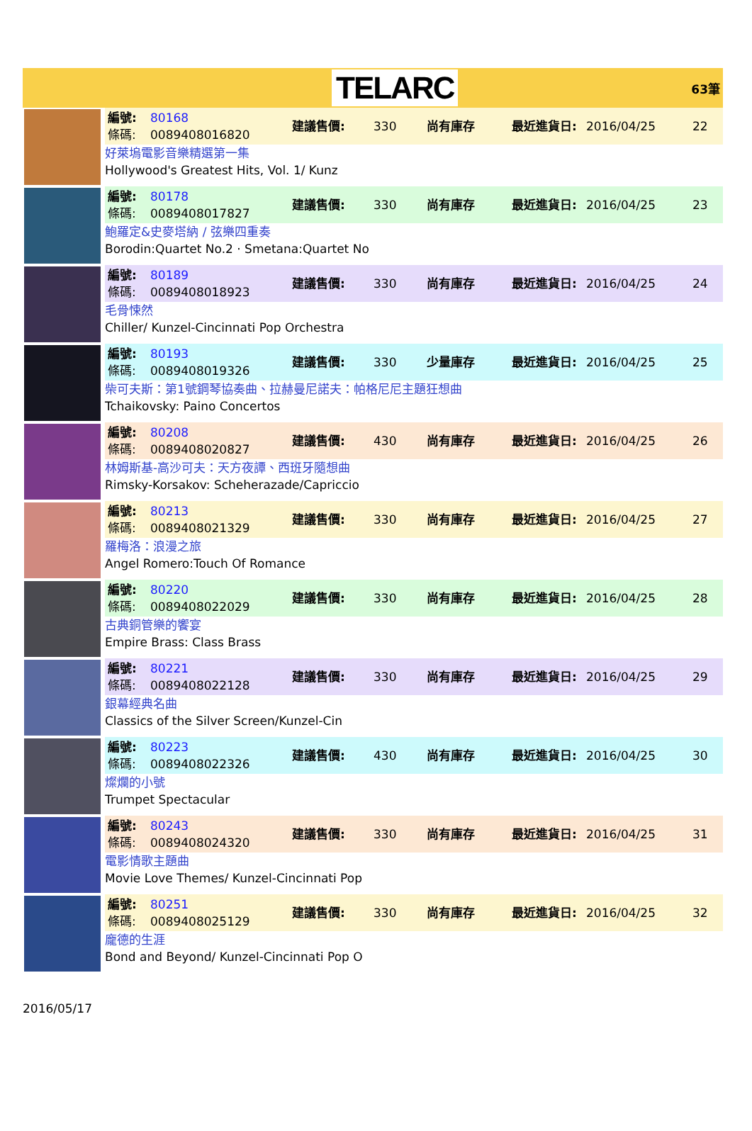TELARC
63筆
編號:
條碼:
80168
0089408016820
建議售價:
330
尚有庫存
最近進貨日:
2016/04/25
22
好萊塢電影音樂精選第一集
Hollywood's Greatest Hits, Vol. 1/ Kunz
編號:
條碼:
80178
0089408017827
建議售價:
330
尚有庫存
最近進貨日:
2016/04/25
23
鮑羅定&史麥塔納 / 弦樂四重奏
Borodin:Quartet No.2 · Smetana:Quartet No
編號:
條碼:
80189
0089408018923
建議售價:
330
尚有庫存
最近進貨日:
2016/04/25
24
毛骨悚然
Chiller/ Kunzel-Cincinnati Pop Orchestra
編號:
條碼:
80193
0089408019326
建議售價:
330
少量庫存
最近進貨日:
2016/04/25
25
柴可夫斯：第1號鋼琴協奏曲、拉赫曼尼諾夫：帕格尼尼主題狂想曲
Tchaikovsky: Paino Concertos
編號:
條碼:
80208
0089408020827
建議售價:
430
尚有庫存
最近進貨日:
2016/04/25
26
林姆斯基-高沙可夫：天方夜譚、西班牙隨想曲
Rimsky-Korsakov: Scheherazade/Capriccio
編號:
條碼:
80213
0089408021329
建議售價:
330
尚有庫存
最近進貨日:
2016/04/25
27
羅梅洛：浪漫之旅
Angel Romero:Touch Of Romance
編號:
條碼:
80220
0089408022029
建議售價:
330
尚有庫存
最近進貨日:
2016/04/25
28
古典銅管樂的饗宴
Empire Brass: Class Brass
編號:
條碼:
80221
0089408022128
建議售價:
330
尚有庫存
最近進貨日:
2016/04/25
29
銀幕經典名曲
Classics of the Silver Screen/Kunzel-Cin
編號:
條碼:
80223
0089408022326
建議售價:
430
尚有庫存
最近進貨日:
2016/04/25
30
燦爛的小號
Trumpet Spectacular
編號:
條碼:
80243
0089408024320
建議售價:
330
尚有庫存
最近進貨日:
2016/04/25
31
電影情歌主題曲
Movie Love Themes/ Kunzel-Cincinnati Pop
編號:
條碼:
80251
0089408025129
建議售價:
330
尚有庫存
最近進貨日:
2016/04/25
32
龐德的生涯
Bond and Beyond/ Kunzel-Cincinnati Pop O
2016/05/17